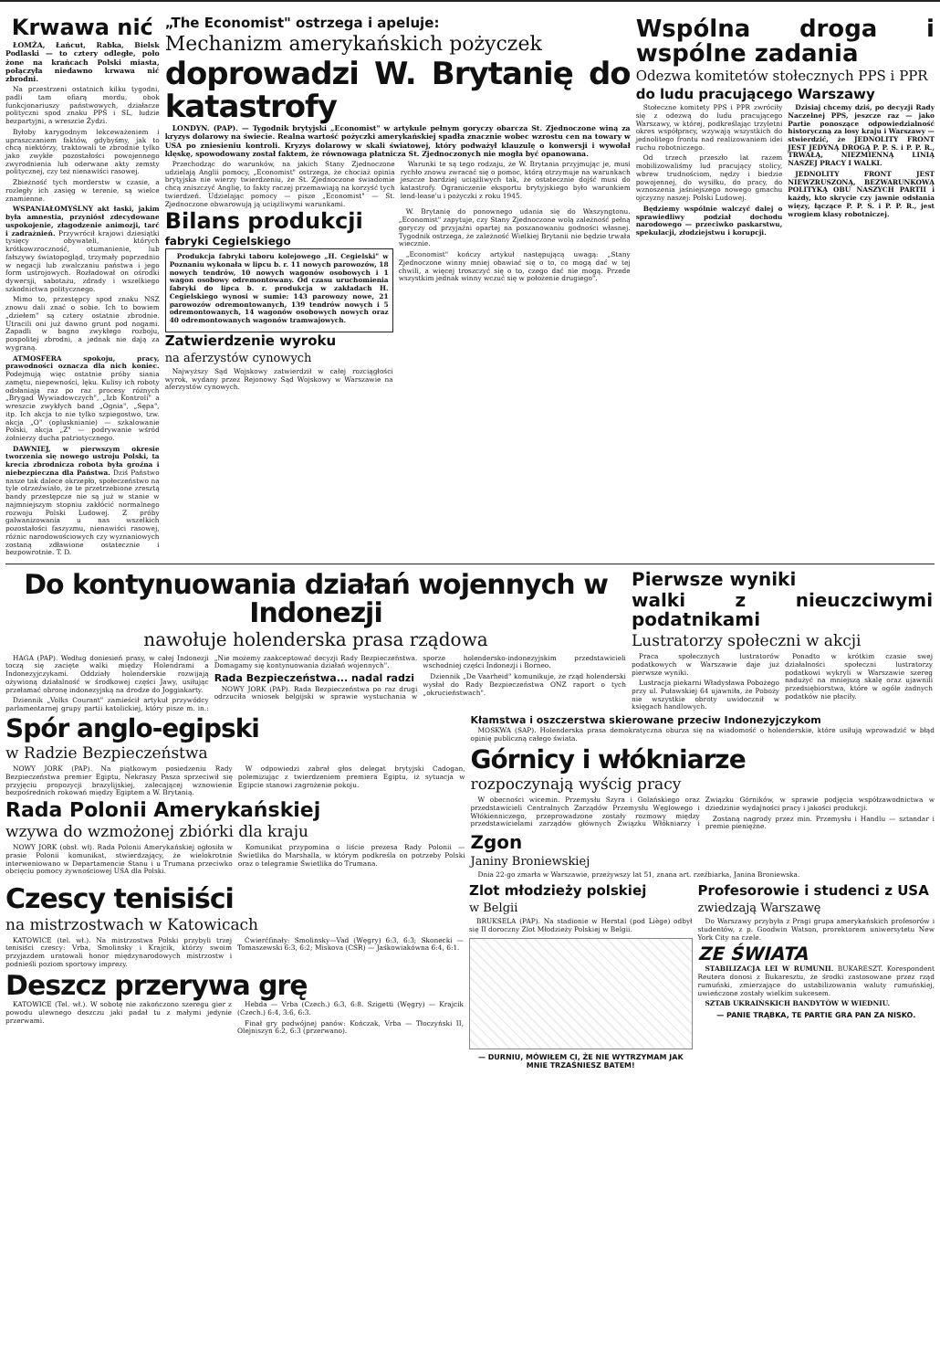Krwawa nić
ŁOMŻA, Łańcut, Rabka, Bielsk Podlaski — to cztery odległe, poło żone na krańcach Polski miasta, połączyła niedawno krwawa nić zbrodni.
Na przestrzeni ostatnich kilku tygodni, padli tam ofiarą mordu, obok funkcjonariuszy państwowych, działacze polityczni spod znaku PPS i SL, ludzie bezpartyjni, a wreszcie Żydzi.
Byłoby karygodnym lekceważeniem i upraszczaniem faktów, gdybyśmy, jak to chcą niektórzy, traktowali te zbrodnie tylko jako zwykłe pozostałości powojennego zwyrodnienia lub oderwane akty zemsty politycznej, czy też nienawiści rasowej.
Zbieżność tych morderstw w czasie, a rozległy ich zasięg w terenie, są wielce znamienne.
WSPANIAŁOMYŚLNY akt łaski, jakim była amnestia, przyniósł zdecydowane uspokojenie, złagodzenie animozji, tarć i zadrażnień. Przywrócił krajowi dziesiątki tysięcy obywateli, których krótkowzroczność, otumanienie, lub fałszywy światopogląd, trzymały poprzednio w negacji lub zwalczaniu państwa i jego form ustrojowych. Rozładował on ośrodki dywersji, sabotażu, zdrady i wszelkiego szkodnictwa politycznego.
Mimo to, przestępcy spod znaku NSZ znowu dali znać o sobie. Ich to bowiem „dziełem" są cztery ostatnie zbrodnie. Utracili oni już dawno grunt pod nogami. Zapadli w bagno zwykłego rozboju, pospolitej zbrodni, a jednak nie dają za wygraną.
ATMOSFERA spokoju, pracy, prawodności oznacza dla nich koniec. Podejmują więc ostatnie próby siania zamętu, niepewności, lęku. Kulisy ich roboty odsłaniają raz po raz procesy różnych „Brygad Wywiadowczych", „Izb Kontroli" a wreszcie zwykłych band „Ognia", „Sępa", itp. Ich akcja to nie tylko szpiegostwo, tzw. akcja „O" (oplusknianie) — szkalowanie Polski, akcja „Z" — podrywanie wśród żołnierzy ducha patriotycznego.
DAWNIEJ, w pierwszym okresie tworzenia się nowego ustroju Polski, ta krecia zbrodnicza robota była groźna i niebezpieczna dla Państwa. Dziś Państwo nasze tak dalece okrzepło, społeczeństwo na tyle otrzeźwiało, że te przetrzebione zresztą bandy przestępcze nie są już w stanie w najmniejszym stopniu zakłócić normalnego rozwoju Polski Ludowej. Z próby galwanizowania u nas wszelkich pozostałości faszyzmu, nienawiści rasowej, różnic narodowościowych czy wyznaniowych zostaną zdławione ostatecznie i bezpowrotnie. T. D.
„The Economist" ostrzega i apeluje:
Mechanizm amerykańskich pożyczek
doprowadzi W. Brytanię do katastrofy
LONDYN. (PAP). — Tygodnik brytyjski „Economist" w artykule pełnym goryczy obarcza St. Zjednoczone winą za kryzys dolarowy na świecie. Realna wartość pożyczki amerykańskiej spadła znacznie wobec wzrostu cen na towary w USA po zniesieniu kontroli. Kryzys dolarowy w skali światowej, który podważył klauzulę o konwersji i wywołał klęskę, spowodowany został faktem, że równowaga płatnicza St. Zjednoczonych nie mogła być opanowana.
Przechodząc do warunków, na jakich Stany Zjednoczone udzielają Anglii pomocy, „Economist" ostrzega, że chociaż opinia brytyjska nie wierzy twierdzeniu, że St. Zjednoczone świadomie chcą zniszczyć Anglię, to fakty raczej przemawiają na korzyść tych twierdzeń. Udzielając pomocy — pisze „Economist" — St. Zjednoczone obwarowują ją uciążliwymi warunkami.
Warunki te są tego rodzaju, że W. Brytania przyjmując je, musi rychło znowu zwracać się o pomoc, którą otrzymuje na warunkach jeszcze bardziej uciążliwych tak, że ostatecznie dojść musi do katastrofy. Ograniczenie eksportu brytyjskiego było warunkiem lend-lease'u i pożyczki z roku 1945.
Bilans produkcji
fabryki Cegielskiego
Produkcja fabryki taboru kolejowego „H. Cegielski" w Poznaniu wykonała w lipcu b. r. 11 nowych parowozów, 18 nowych tendrów, 10 nowych wagonów osobowych i 1 wagon osobowy odremontowany. Od czasu uruchomienia fabryki do lipca b. r. produkcja w zakładach H. Cegielskiego wynosi w sumie: 143 parowozy nowe, 21 parowozów odremontowanych, 139 tendrów nowych i 5 odremontowanych, 14 wagonów osobowych nowych oraz 40 odremontowanych wagonów tramwajowych.
Zatwierdzenie wyroku
na aferzystów cynowych
Najwyższy Sąd Wojskowy zatwierdził w całej rozciągłości wyrok, wydany przez Rejonowy Sąd Wojskowy w Warszawie na aferzystów cynowych.
W. Brytanię do ponownego udania się do Waszyngtonu. „Economist" zapytuje, czy Stany Zjednoczone wolą zależność pełną goryczy od przyjaźni opartej na poszanowaniu godności własnej. Tygodnik ostrzega, że zależność Wielkiej Brytanii nie będzie trwała wiecznie.
„Economist" kończy artykuł następującą uwagą: „Stany Zjednoczone winny mniej obawiać się o to, co mogą dać w tej chwili, a więcej troszczyć się o to, czego dać nie mogą. Przede wszystkim jednak winny wczuć się w położenie drugiego".
Wspólna droga i wspólne zadania
Odezwa komitetów stołecznych PPS i PPR
do ludu pracującego Warszawy
Stołeczne komitety PPS i PPR zwróciły się z odezwą do ludu pracującego Warszawy, w której, podkreślając trzyletni okres współpracy, wzywają wszystkich do jednolitego frontu nad realizowaniem idei ruchu robotniczego.
Od trzech przeszło lat razem mobilizowaliśmy lud pracujący stolicy, wbrew trudnościom, nędzy i biedzie powojennej, do wysiłku, do pracy, do wznoszenia jaśniejszego nowego gmachu ojczyzny naszej: Polski Ludowej.
Będziemy wspólnie walczyć dalej o sprawiedliwy podział dochodu narodowego — przeciwko paskarstwu, spekulacji, złodziejstwu i korupcji.
Dzisiaj chcemy dziś, po decyzji Rady Naczelnej PPS, jeszcze raz — jako Partie ponoszące odpowiedzialność historyczną za losy kraju i Warszawy — stwierdzić, że JEDNOLITY FRONT JEST JEDYNĄ DROGĄ P. P. S. i P. P. R., TRWAŁĄ, NIEZMIENNĄ LINIĄ NASZEJ PRACY I WALKI.
JEDNOLITY FRONT JEST NIEWZRUSZONĄ, BEZWARUNKOWĄ POLITYKĄ OBU NASZYCH PARTII i każdy, kto skrycie czy jawnie odsłania więzy, łączące P. P. S. i P. P. R., jest wrogiem klasy robotniczej.
Do kontynuowania działań wojennych w Indonezji
nawołuje holenderska prasa rządowa
HAGA (PAP). Według doniesień prasy, w całej Indonezji toczą się zacięte walki między Holendrami a Indonezyjczykami. Oddziały holenderskie rozwijają ożywioną działalność w środkowej części Jawy, usiłując przełamać obronę indonezyjską na drodze do Joggiakarty.
Dziennik „Volks Courant" zamieścił artykuł przywódcy parlamentarnej grupy partii katolickiej, który pisze m. in.: „Nie możemy zaakceptować decyzji Rady Bezpieczeństwa. Domagamy się kontynuowania działań wojennych".
Rada Bezpieczeństwa... nadal radzi
NOWY JORK (PAP). Rada Bezpieczeństwa po raz drugi odrzuciła wniosek belgijski w sprawie wystuchania w sporze holendersko-indonezyjskim przedstawicieli wschodniej części Indonezji i Borneo.
Dziennik „De Vaarheid" komunikuje, że rząd holenderski wysłał do Rady Bezpieczeństwa ONZ raport o tych „okrucieństwach".
Pierwsze wyniki
walki z nieuczciwymi podatnikami
Lustratorzy społeczni w akcji
Praca społecznych lustratorów podatkowych w Warszawie daje już pierwsze wyniki.
Lustracja piekarni Władysława Pobożego przy ul. Puławskiej 64 ujawniła, że Poboży nie wszystkie obroty uwidocznił w księgach handlowych.
Ponadto w krótkim czasie swej działalności społeczni lustratorzy podatkowi wykryli w Warszawie szereg nadużyć na mniejszą skalę oraz ujawnili przedsiębiorstwa, które w ogóle żadnych podatków nie płaciły.
Spór anglo-egipski
w Radzie Bezpieczeństwa
NOWY JORK (PAP). Na piątkowym posiedzeniu Rady Bezpieczeństwa premier Egiptu, Nekraszy Pasza sprzeciwił się przyjęciu propozycji brazylijskiej, zalecającej wznowienie bezpośrednich rokowań między Egiptem a W. Brytanią.
W odpowiedzi zabrał głos delegat brytyjski Cadogan, polemizując z twierdzeniem premiera Egiptu, iż sytuacja w Egipcie stanowi zagrożenie pokoju.
Rada Polonii Amerykańskiej
wzywa do wzmożonej zbiórki dla kraju
NOWY JORK (obsł. wł). Rada Polonii Amerykańskiej ogłosiła w prasie Polonii komunikat, stwierdzający, że wielokrotnie interweniowano w Departamencie Stanu i u Trumana przeciwko obcięciu pomocy żywnościowej USA dla Polski.
Komunikat przypomina o liście prezesa Rady Polonii — Świetlika do Marshalla, w którym podkreśla on potrzeby Polski oraz o telegramie Świetlika do Trumana.
Kłamstwa i oszczerstwa skierowane przeciw Indonezyjczykom
MOSKWA (SAP). Holenderska prasa demokratyczna oburza się na wiadomość o holenderskie, które usiłują wprowadzić w błąd opinię publiczną całego świata.
Górnicy i włókniarze
rozpoczynają wyścig pracy
W obecności wicemin. Przemysłu Szyra i Golańskiego oraz przedstawicieli Centralnych Zarządów Przemysłu Węglowego i Włókienniczego, przeprowadzone zostały rozmowy między przedstawicielami zarządów głównych Związku Włókniarzy i Związku Górników, w sprawie podjęcia współzawodnictwa w dziedzinie wydajności pracy i jakości produkcji.
Zostaną nagrody przez min. Przemysłu i Handlu — sztandar i premie pieniężne.
Zgon
Janiny Broniewskiej
Dnia 22-go zmarła w Warszawie, przeżywszy lat 51, znana art. rzeźbiarka, Janina Broniewska.
Czescy tenisiści
na mistrzostwach w Katowicach
KATOWICE (tel. wł.). Na mistrzostwa Polski przybyli trzej tenisiści czescy: Vrba, Smolinsky i Krajcik, którzy swoim przyjazdem uratowali honor międzynarodowych mistrzostw i podnieśli poziom sportowy imprezy.
Ćwierćfinały: Smolinsky—Vad (Węgry) 6:3, 6:3; Skonecki — Tomaszewski 6:3, 6:2; Miskova (CSR) — Jaśkowiakówna 6:4, 6:1.
Deszcz przerywa grę
KATOWICE (Tel. wł.). W sobotę nie zakończono szeregu gier z powodu ulewnego deszczu jaki padał tu z małymi jedynie przerwami.
Hebda — Vrba (Czech.) 6:3, 6:8. Szigetti (Węgry) — Krajcik (Czech.) 6:4, 3:6, 6:3.
Finał gry podwójnej panów: Kończak, Vrba — Tłoczyński II, Olejniszyn 6:2, 6:3 (przerwano).
Zlot młodzieży polskiej
w Belgii
BRUKSELA (PAP). Na stadionie w Herstal (pod Liège) odbył się II doroczny Zlot Młodzieży Polskiej w Belgii.
— DURNIU, MÓWIŁEM CI, ŻE NIE WYTRZYMAM JAK MNIE TRZAŚNIESZ BATEM!
Profesorowie i studenci z USA
zwiedzają Warszawę
Do Warszawy przybyła z Pragi grupa amerykańskich profesorów i studentów, z p. Goodwin Watson, prorektorem uniwersytetu New York City na czele.
ZE ŚWIATA
STABILIZACJA LEI W RUMUNII. BUKARESZT. Korespondent Reutera donosi z Bukaresztu, że środki zastosowane przez rząd rumuński, zmierzające do ustabilizowania waluty rumuńskiej, uwieńczone zostały wielkim sukcesem.
SZTAB UKRAIŃSKICH BANDYTÓW W WIEDNIU.
— PANIE TRĄBKA, TE PARTIE GRA PAN ZA NISKO.